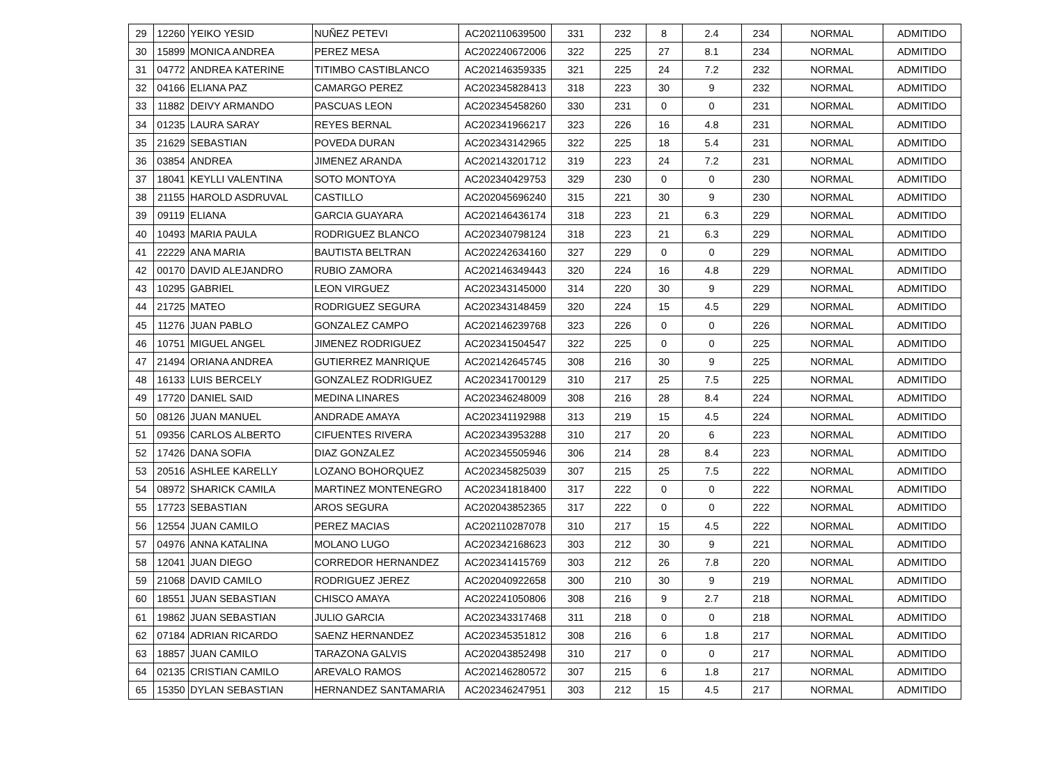| 29 | 12260 | YEIKO YESID | NUÑEZ PETEVI | AC202110639500 | 331 | 232 | 8 | 2.4 | 234 | NORMAL | ADMITIDO |
| 30 | 15899 | MONICA ANDREA | PEREZ MESA | AC202240672006 | 322 | 225 | 27 | 8.1 | 234 | NORMAL | ADMITIDO |
| 31 | 04772 | ANDREA KATERINE | TITIMBO CASTIBLANCO | AC202146359335 | 321 | 225 | 24 | 7.2 | 232 | NORMAL | ADMITIDO |
| 32 | 04166 | ELIANA PAZ | CAMARGO PEREZ | AC202345828413 | 318 | 223 | 30 | 9 | 232 | NORMAL | ADMITIDO |
| 33 | 11882 | DEIVY ARMANDO | PASCUAS LEON | AC202345458260 | 330 | 231 | 0 | 0 | 231 | NORMAL | ADMITIDO |
| 34 | 01235 | LAURA SARAY | REYES BERNAL | AC202341966217 | 323 | 226 | 16 | 4.8 | 231 | NORMAL | ADMITIDO |
| 35 | 21629 | SEBASTIAN | POVEDA DURAN | AC202343142965 | 322 | 225 | 18 | 5.4 | 231 | NORMAL | ADMITIDO |
| 36 | 03854 | ANDREA | JIMENEZ ARANDA | AC202143201712 | 319 | 223 | 24 | 7.2 | 231 | NORMAL | ADMITIDO |
| 37 | 18041 | KEYLLI VALENTINA | SOTO MONTOYA | AC202340429753 | 329 | 230 | 0 | 0 | 230 | NORMAL | ADMITIDO |
| 38 | 21155 | HAROLD ASDRUVAL | CASTILLO | AC202045696240 | 315 | 221 | 30 | 9 | 230 | NORMAL | ADMITIDO |
| 39 | 09119 | ELIANA | GARCIA GUAYARA | AC202146436174 | 318 | 223 | 21 | 6.3 | 229 | NORMAL | ADMITIDO |
| 40 | 10493 | MARIA PAULA | RODRIGUEZ BLANCO | AC202340798124 | 318 | 223 | 21 | 6.3 | 229 | NORMAL | ADMITIDO |
| 41 | 22229 | ANA MARIA | BAUTISTA BELTRAN | AC202242634160 | 327 | 229 | 0 | 0 | 229 | NORMAL | ADMITIDO |
| 42 | 00170 | DAVID ALEJANDRO | RUBIO ZAMORA | AC202146349443 | 320 | 224 | 16 | 4.8 | 229 | NORMAL | ADMITIDO |
| 43 | 10295 | GABRIEL | LEON VIRGUEZ | AC202343145000 | 314 | 220 | 30 | 9 | 229 | NORMAL | ADMITIDO |
| 44 | 21725 | MATEO | RODRIGUEZ SEGURA | AC202343148459 | 320 | 224 | 15 | 4.5 | 229 | NORMAL | ADMITIDO |
| 45 | 11276 | JUAN PABLO | GONZALEZ CAMPO | AC202146239768 | 323 | 226 | 0 | 0 | 226 | NORMAL | ADMITIDO |
| 46 | 10751 | MIGUEL ANGEL | JIMENEZ RODRIGUEZ | AC202341504547 | 322 | 225 | 0 | 0 | 225 | NORMAL | ADMITIDO |
| 47 | 21494 | ORIANA ANDREA | GUTIERREZ MANRIQUE | AC202142645745 | 308 | 216 | 30 | 9 | 225 | NORMAL | ADMITIDO |
| 48 | 16133 | LUIS BERCELY | GONZALEZ RODRIGUEZ | AC202341700129 | 310 | 217 | 25 | 7.5 | 225 | NORMAL | ADMITIDO |
| 49 | 17720 | DANIEL SAID | MEDINA LINARES | AC202346248009 | 308 | 216 | 28 | 8.4 | 224 | NORMAL | ADMITIDO |
| 50 | 08126 | JUAN MANUEL | ANDRADE AMAYA | AC202341192988 | 313 | 219 | 15 | 4.5 | 224 | NORMAL | ADMITIDO |
| 51 | 09356 | CARLOS ALBERTO | CIFUENTES RIVERA | AC202343953288 | 310 | 217 | 20 | 6 | 223 | NORMAL | ADMITIDO |
| 52 | 17426 | DANA SOFIA | DIAZ GONZALEZ | AC202345505946 | 306 | 214 | 28 | 8.4 | 223 | NORMAL | ADMITIDO |
| 53 | 20516 | ASHLEE KARELLY | LOZANO BOHORQUEZ | AC202345825039 | 307 | 215 | 25 | 7.5 | 222 | NORMAL | ADMITIDO |
| 54 | 08972 | SHARICK CAMILA | MARTINEZ MONTENEGRO | AC202341818400 | 317 | 222 | 0 | 0 | 222 | NORMAL | ADMITIDO |
| 55 | 17723 | SEBASTIAN | AROS SEGURA | AC202043852365 | 317 | 222 | 0 | 0 | 222 | NORMAL | ADMITIDO |
| 56 | 12554 | JUAN CAMILO | PEREZ MACIAS | AC202110287078 | 310 | 217 | 15 | 4.5 | 222 | NORMAL | ADMITIDO |
| 57 | 04976 | ANNA KATALINA | MOLANO LUGO | AC202342168623 | 303 | 212 | 30 | 9 | 221 | NORMAL | ADMITIDO |
| 58 | 12041 | JUAN DIEGO | CORREDOR HERNANDEZ | AC202341415769 | 303 | 212 | 26 | 7.8 | 220 | NORMAL | ADMITIDO |
| 59 | 21068 | DAVID CAMILO | RODRIGUEZ JEREZ | AC202040922658 | 300 | 210 | 30 | 9 | 219 | NORMAL | ADMITIDO |
| 60 | 18551 | JUAN SEBASTIAN | CHISCO AMAYA | AC202241050806 | 308 | 216 | 9 | 2.7 | 218 | NORMAL | ADMITIDO |
| 61 | 19862 | JUAN SEBASTIAN | JULIO GARCIA | AC202343317468 | 311 | 218 | 0 | 0 | 218 | NORMAL | ADMITIDO |
| 62 | 07184 | ADRIAN RICARDO | SAENZ HERNANDEZ | AC202345351812 | 308 | 216 | 6 | 1.8 | 217 | NORMAL | ADMITIDO |
| 63 | 18857 | JUAN CAMILO | TARAZONA GALVIS | AC202043852498 | 310 | 217 | 0 | 0 | 217 | NORMAL | ADMITIDO |
| 64 | 02135 | CRISTIAN CAMILO | AREVALO RAMOS | AC202146280572 | 307 | 215 | 6 | 1.8 | 217 | NORMAL | ADMITIDO |
| 65 | 15350 | DYLAN SEBASTIAN | HERNANDEZ SANTAMARIA | AC202346247951 | 303 | 212 | 15 | 4.5 | 217 | NORMAL | ADMITIDO |